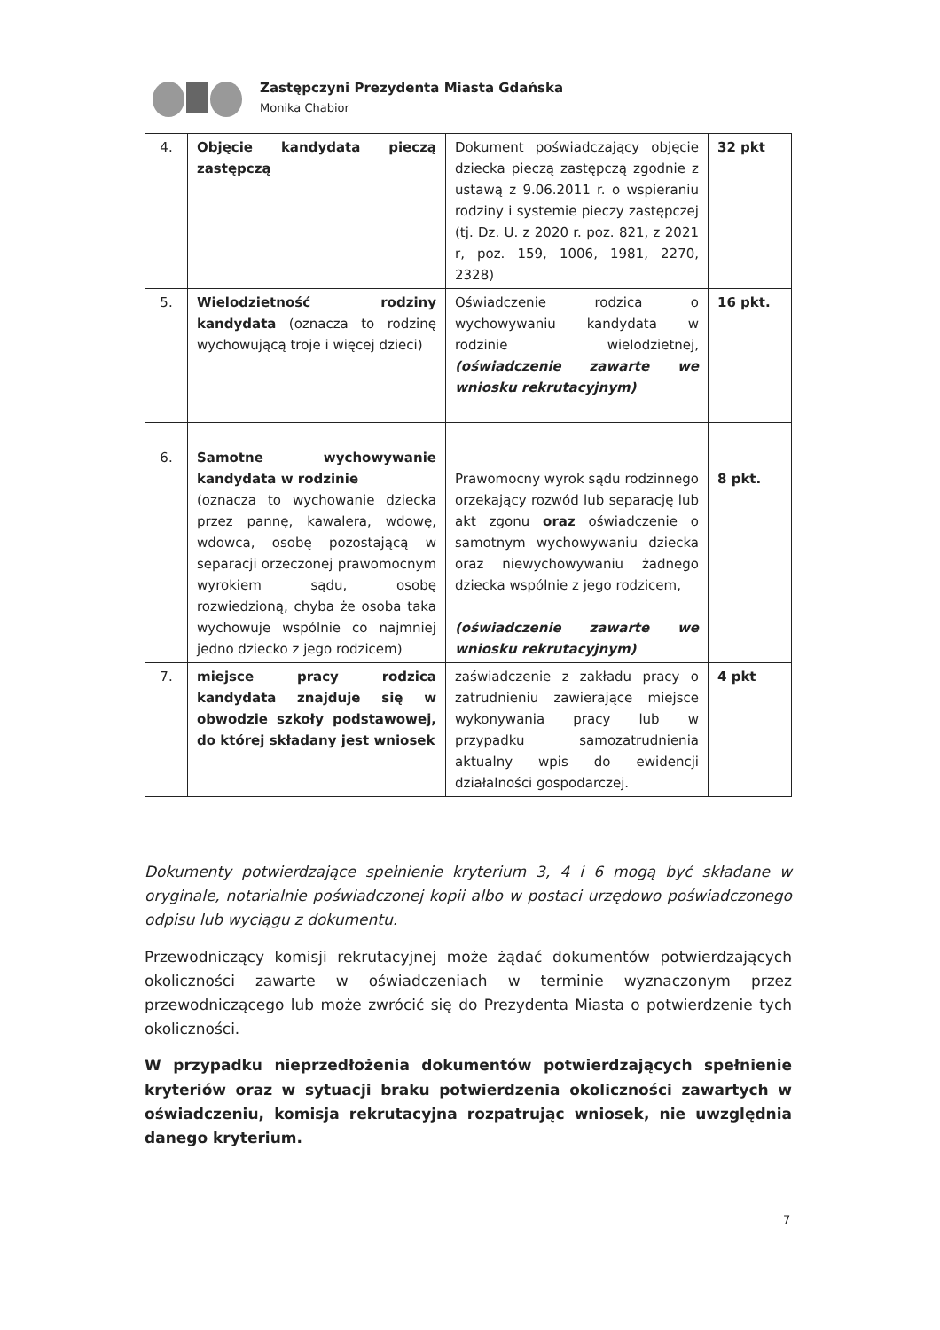Zastępczyni Prezydenta Miasta Gdańska
Monika Chabior
| 4. | Objęcie kandydata pieczą zastępczą | Dokument poświadczający objęcie dziecka pieczą zastępczą zgodnie z ustawą z 9.06.2011 r. o wspieraniu rodziny i systemie pieczy zastępczej (tj. Dz. U. z 2020 r. poz. 821, z 2021 r, poz. 159, 1006, 1981, 2270, 2328) | 32 pkt |
| 5. | Wielodzietność rodziny kandydata (oznacza to rodzinę wychowującą troje i więcej dzieci) | Oświadczenie rodzica o wychowywaniu kandydata w rodzinie wielodzietnej, (oświadczenie zawarte we wniosku rekrutacyjnym) | 16 pkt. |
| 6. | Samotne wychowywanie kandydata w rodzinie (oznacza to wychowanie dziecka przez pannę, kawalera, wdowę, wdowca, osobę pozostającą w separacji orzeczonej prawomocnym wyrokiem sądu, osobę rozwiedzioną, chyba że osoba taka wychowuje wspólnie co najmniej jedno dziecko z jego rodzicem) | Prawomocny wyrok sądu rodzinnego orzekający rozwód lub separację lub akt zgonu oraz oświadczenie o samotnym wychowywaniu dziecka oraz niewychowywaniu żadnego dziecka wspólnie z jego rodzicem, (oświadczenie zawarte we wniosku rekrutacyjnym) | 8 pkt. |
| 7. | miejsce pracy rodzica kandydata znajduje się w obwodzie szkoły podstawowej, do której składany jest wniosek | zaświadczenie z zakładu pracy o zatrudnieniu zawierające miejsce wykonywania pracy lub w przypadku samozatrudnienia aktualny wpis do ewidencji działalności gospodarczej. | 4 pkt |
Dokumenty potwierdzające spełnienie kryterium 3, 4 i 6 mogą być składane w oryginale, notarialnie poświadczonej kopii albo w postaci urzędowo poświadczonego odpisu lub wyciągu z dokumentu.
Przewodniczący komisji rekrutacyjnej może żądać dokumentów potwierdzających okoliczności zawarte w oświadczeniach w terminie wyznaczonym przez przewodniczącego lub może zwrócić się do Prezydenta Miasta o potwierdzenie tych okoliczności.
W przypadku nieprzedłożenia dokumentów potwierdzających spełnienie kryteriów oraz w sytuacji braku potwierdzenia okoliczności zawartych w oświadczeniu, komisja rekrutacyjna rozpatrując wniosek, nie uwzględnia danego kryterium.
7